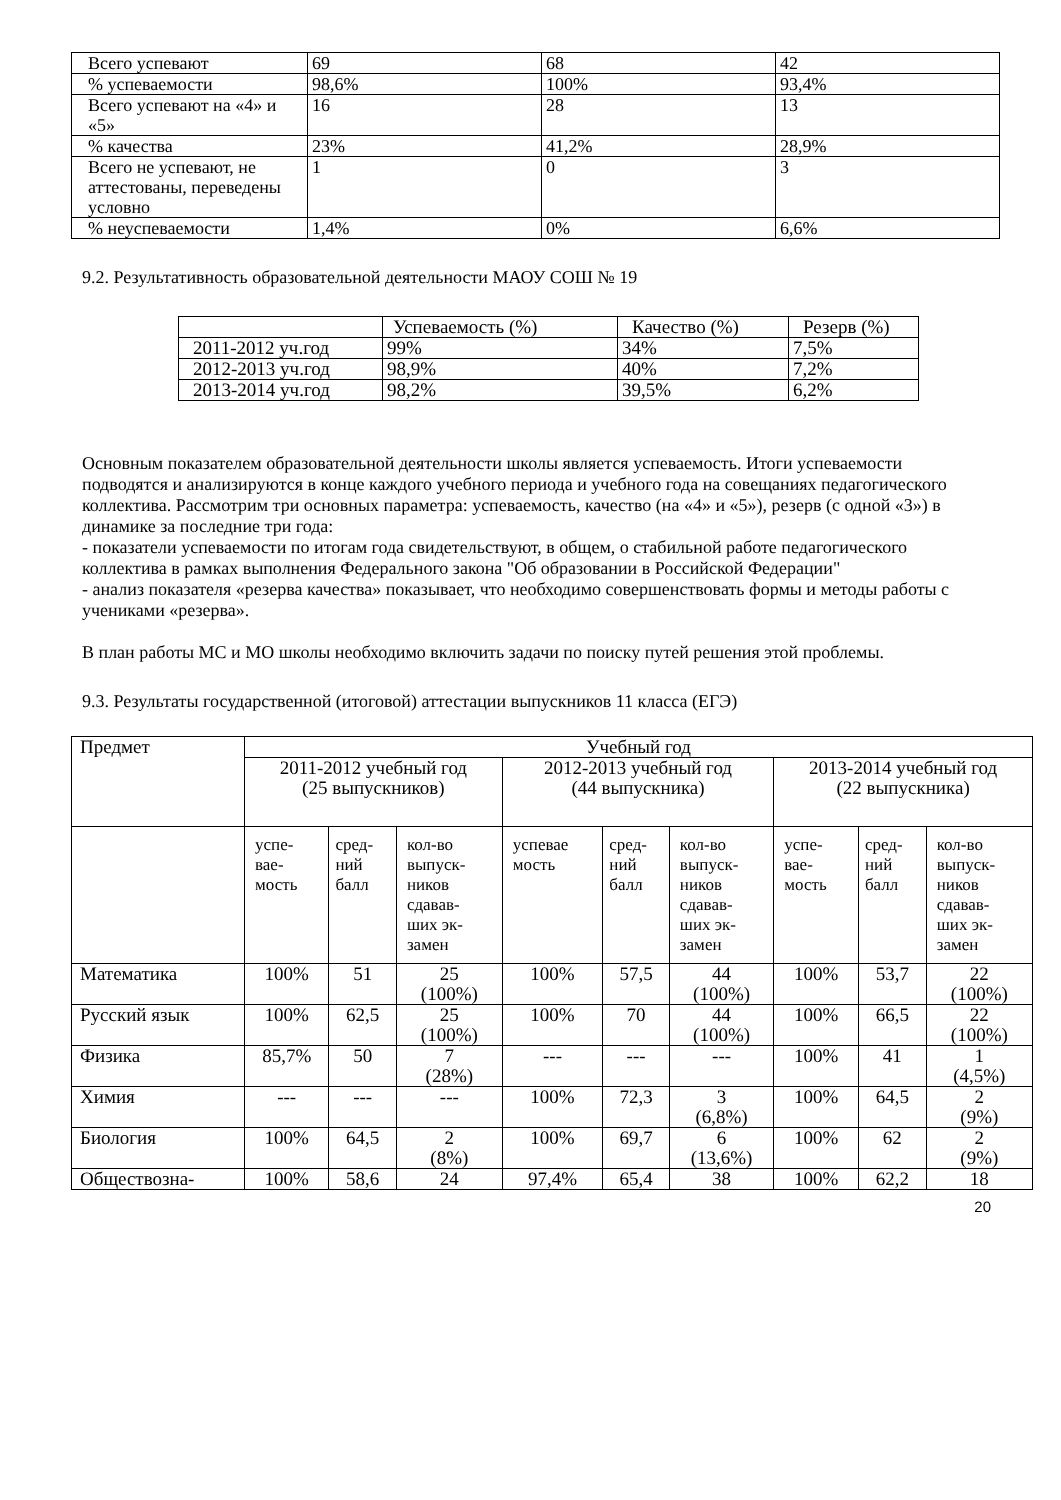| Всего успевают | 69 | 68 | 42 |
| % успеваемости | 98,6% | 100% | 93,4% |
| Всего успевают на «4» и «5» | 16 | 28 | 13 |
| % качества | 23% | 41,2% | 28,9% |
| Всего не успевают, не аттестованы, переведены условно | 1 | 0 | 3 |
| % неуспеваемости | 1,4% | 0% | 6,6% |
9.2. Результативность образовательной деятельности МАОУ СОШ № 19
| | Успеваемость (%) | Качество (%) | Резерв (%) |
| 2011-2012 уч.год | 99% | 34% | 7,5% |
| 2012-2013 уч.год | 98,9% | 40% | 7,2% |
| 2013-2014 уч.год | 98,2% | 39,5% | 6,2% |
Основным показателем образовательной деятельности школы является успеваемость. Итоги успеваемости подводятся и анализируются в конце каждого учебного периода и учебного года на совещаниях педагогического коллектива. Рассмотрим три основных параметра: успеваемость, качество (на «4» и «5»), резерв (с одной «3») в динамике за последние три года:
- показатели успеваемости по итогам года свидетельствуют, в общем, о стабильной работе педагогического коллектива в рамках выполнения Федерального закона "Об образовании в Российской Федерации"
- анализ показателя «резерва качества» показывает, что необходимо совершенствовать формы и методы работы с учениками «резерва».
В план работы МС и МО школы необходимо включить задачи по поиску путей решения этой проблемы.
9.3. Результаты государственной (итоговой) аттестации выпускников 11 класса (ЕГЭ)
| Предмет | Учебный год | | | | | | | | |
| | 2011-2012 учебный год (25 выпускников) | | | 2012-2013 учебный год (44 выпускника) | | | 2013-2014 учебный год (22 выпускника) | | |
| | успе- вае- мость | сред- ний балл | кол-во выпуск- ников сдавав- ших эк- замен | успевае мость | сред- ний балл | кол-во выпуск- ников сдавав- ших эк- замен | успе- вае- мость | сред- ний балл | кол-во выпуск- ников сдавав- ших эк- замен |
| Математика | 100% | 51 | 25 (100%) | 100% | 57,5 | 44 (100%) | 100% | 53,7 | 22 (100%) |
| Русский язык | 100% | 62,5 | 25 (100%) | 100% | 70 | 44 (100%) | 100% | 66,5 | 22 (100%) |
| Физика | 85,7% | 50 | 7 (28%) | --- | --- | --- | 100% | 41 | 1 (4,5%) |
| Химия | --- | --- | --- | 100% | 72,3 | 3 (6,8%) | 100% | 64,5 | 2 (9%) |
| Биология | 100% | 64,5 | 2 (8%) | 100% | 69,7 | 6 (13,6%) | 100% | 62 | 2 (9%) |
| Обществозна- | 100% | 58,6 | 24 | 97,4% | 65,4 | 38 | 100% | 62,2 | 18 |
20